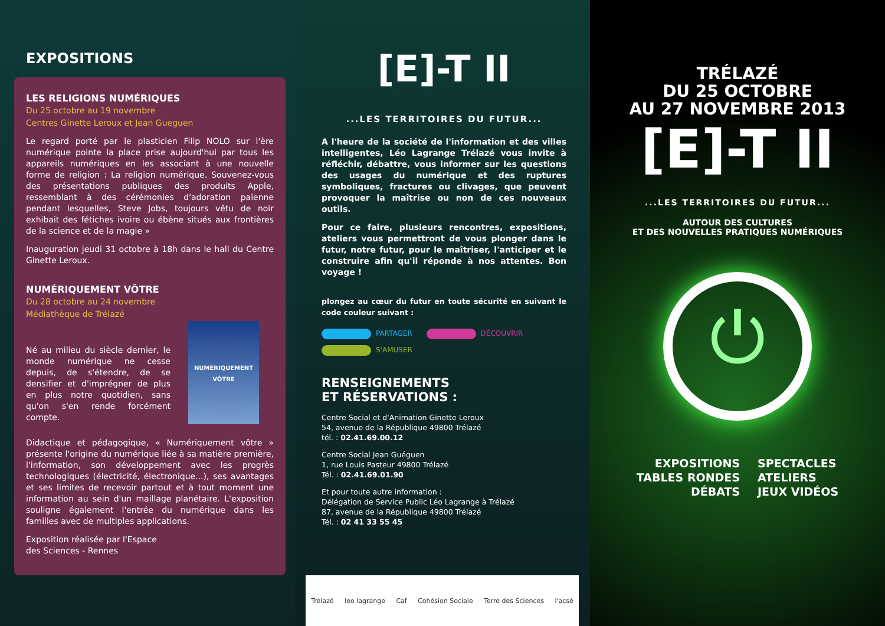EXPOSITIONS
LES RELIGIONS NUMÉRIQUES
Du 25 octobre au 19 novembre
Centres Ginette Leroux et Jean Gueguen
Le regard porté par le plasticien Filip NOLO sur l'ère numérique pointe la place prise aujourd'hui par tous les appareils numériques en les associant à une nouvelle forme de religion : La religion numérique. Souvenez-vous des présentations publiques des produits Apple, ressemblant à des cérémonies d'adoration païenne pendant lesquelles, Steve Jobs, toujours vêtu de noir exhibait des fétiches ivoire ou ébène situés aux frontières de la science et de la magie »
Inauguration jeudi 31 octobre à 18h dans le hall du Centre Ginette Leroux.
NUMÉRIQUEMENT VÔTRE
Du 28 octobre au 24 novembre
Médiathèque de Trélazé
Né au milieu du siècle dernier, le monde numérique ne cesse depuis, de s'étendre, de se densifier et d'imprégner de plus en plus notre quotidien, sans qu'on s'en rende forcément compte.
NUMÉRIQUEMENT VÔTRE
Didactique et pédagogique, « Numériquement vôtre » présente l'origine du numérique liée à sa matière première, l'information, son développement avec les progrès technologiques (électricité, électronique...), ses avantages et ses limites de recevoir partout et à tout moment une information au sein d'un maillage planétaire. L'exposition souligne également l'entrée du numérique dans les familles avec de multiples applications.
Exposition réalisée par l'Espace
des Sciences - Rennes
[E]-T II
...LES TERRITOIRES DU FUTUR...
A l'heure de la société de l'information et des villes intelligentes, Léo Lagrange Trélazé vous invite à réfléchir, débattre, vous informer sur les questions des usages du numérique et des ruptures symboliques, fractures ou clivages, que peuvent provoquer la maîtrise ou non de ces nouveaux outils.
Pour ce faire, plusieurs rencontres, expositions, ateliers vous permettront de vous plonger dans le futur, notre futur, pour le maîtriser, l'anticiper et le construire afin qu'il réponde à nos attentes. Bon voyage !
plongez au cœur du futur en toute sécurité en suivant le code couleur suivant :
PARTAGER DÉCOUVRIR
S'AMUSER
RENSEIGNEMENTS
ET RÉSERVATIONS :
Centre Social et d'Animation Ginette Leroux
54, avenue de la République 49800 Trélazé
tél. : 02.41.69.00.12
Centre Social Jean Guéguen
1, rue Louis Pasteur 49800 Trélazé
Tél. : 02.41.69.01.90
Et pour toute autre information :
Délégation de Service Public Léo Lagrange à Trélazé
87, avenue de la République 49800 Trélazé
Tél. : 02 41 33 55 45
Trélazé leo lagrange Caf Cohésion Sociale Terre des Sciences l'acsé
TRÉLAZÉ
DU 25 OCTOBRE
AU 27 NOVEMBRE 2013
[E]-T II
...LES TERRITOIRES DU FUTUR...
AUTOUR DES CULTURES
ET DES NOUVELLES PRATIQUES NUMÉRIQUES
⏻
EXPOSITIONS
TABLES RONDES
DÉBATS
SPECTACLES
ATELIERS
JEUX VIDÉOS